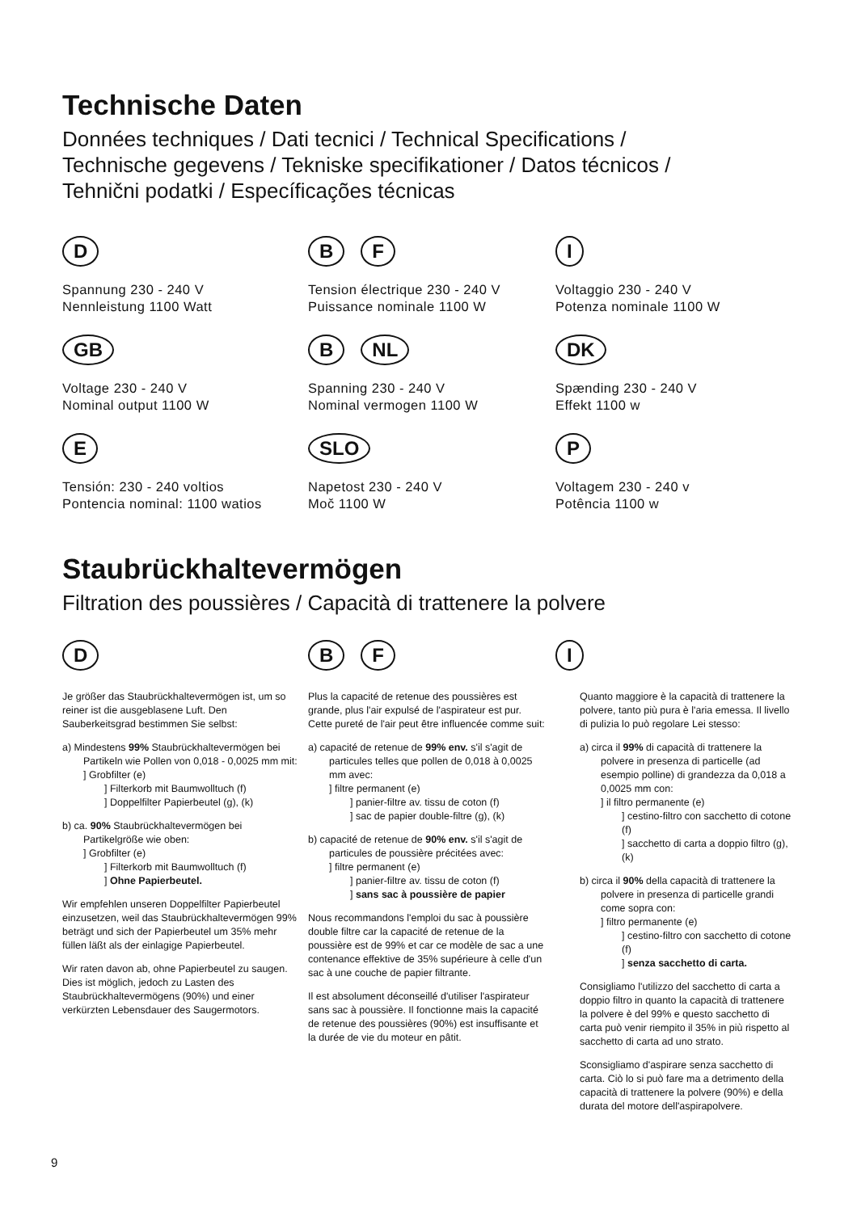Technische Daten
Données techniques / Dati tecnici / Technical Specifications /
Technische gegevens / Tekniske specifikationer / Datos técnicos /
Tehnični podatki / Especíﬁcações técnicas
D
Spannung 230 - 240 V
Nennleistung 1100 Watt
B F
Tension électrique 230 - 240 V
Puissance nominale 1100 W
I
Voltaggio 230 - 240 V
Potenza nominale 1100 W
GB
Voltage 230 - 240 V
Nominal output 1100 W
B NL
Spanning 230 - 240 V
Nominal vermogen 1100 W
DK
Spænding 230 - 240 V
Effekt 1100 w
E
Tensión: 230 - 240 voltios
Pontencia nominal: 1100 watios
SLO
Napetost 230 - 240 V
Moč 1100 W
P
Voltagem 230 - 240 v
Potência 1100 w
Staubrückhaltevermögen
Filtration des poussières / Capacità di trattenere la polvere
D
Je größer das Staubrückhaltevermögen ist, um so reiner ist die ausgeblasene Luft. Den Sauberkeitsgrad bestimmen Sie selbst:
a) Mindestens 99% Staubrückhaltevermögen bei Partikeln wie Pollen von 0,018 - 0,0025 mm mit:
] Grobfilter (e)
] Filterkorb mit Baumwolltuch (f)
] Doppelfilter Papierbeutel (g), (k)
b) ca. 90% Staubrückhaltevermögen bei Partikelgröße wie oben:
] Grobfilter (e)
] Filterkorb mit Baumwolltuch (f)
] Ohne Papierbeutel.
Wir empfehlen unseren Doppelfilter Papierbeutel einzusetzen, weil das Staubrückhaltevermögen 99% beträgt und sich der Papierbeutel um 35% mehr füllen läßt als der einlagige Papierbeutel.
Wir raten davon ab, ohne Papierbeutel zu saugen. Dies ist möglich, jedoch zu Lasten des Staubrückhaltevermögens (90%) und einer verkürzten Lebensdauer des Saugermotors.
B F
Plus la capacité de retenue des poussières est grande, plus l'air expulsé de l'aspirateur est pur. Cette pureté de l'air peut être influencée comme suit:
a) capacité de retenue de 99% env. s'il s'agit de particules telles que pollen de 0,018 à 0,0025 mm avec:
] filtre permanent (e)
] panier-filtre av. tissu de coton (f)
] sac de papier double-filtre (g), (k)
b) capacité de retenue de 90% env. s'il s'agit de particules de poussière précitées avec:
] filtre permanent (e)
] panier-filtre av. tissu de coton (f)
] sans sac à poussière de papier
Nous recommandons l'emploi du sac à poussière double filtre car la capacité de retenue de la poussière est de 99% et car ce modèle de sac a une contenance effektive de 35% supérieure à celle d'un sac à une couche de papier filtrante.
Il est absolument déconseillé d'utiliser l'aspirateur sans sac à poussière. Il fonctionne mais la capacité de retenue des poussières (90%) est insuffisante et la durée de vie du moteur en pâtit.
I
Quanto maggiore è la capacità di trattenere la polvere, tanto più pura è l'aria emessa. Il livello di pulizia lo può regolare Lei stesso:
a) circa il 99% di capacità di trattenere la polvere in presenza di particelle (ad esempio polline) di grandezza da 0,018 a 0,0025 mm con:
] il filtro permanente (e)
] cestino-filtro con sacchetto di cotone (f)
] sacchetto di carta a doppio filtro (g), (k)
b) circa il 90% della capacità di trattenere la polvere in presenza di particelle grandi come sopra con:
] filtro permanente (e)
] cestino-filtro con sacchetto di cotone (f)
] senza sacchetto di carta.
Consigliamo l'utilizzo del sacchetto di carta a doppio filtro in quanto la capacità di trattenere la polvere è del 99% e questo sacchetto di carta può venir riempito il 35% in più rispetto al sacchetto di carta ad uno strato.
Sconsigliamo d'aspirare senza sacchetto di carta. Ciò lo si può fare ma a detrimento della capacità di trattenere la polvere (90%) e della durata del motore dell'aspirapolvere.
9